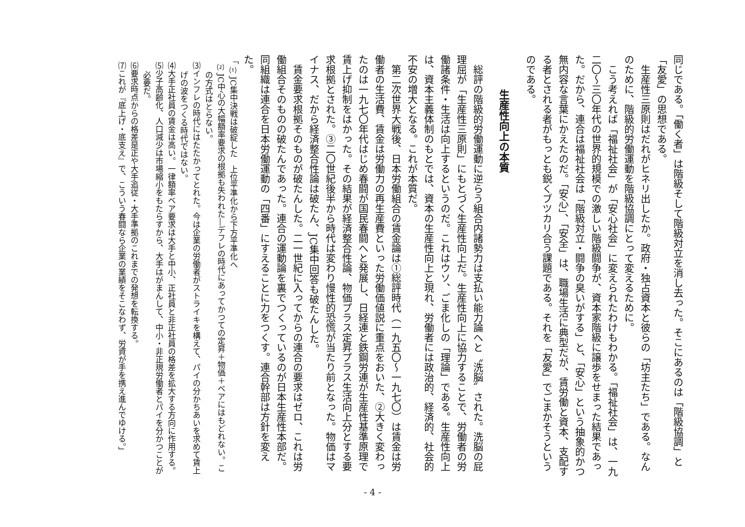同じである。「働く者」は階級そして階級対立を消し去った。そこにあるのは「階級協調」と「友愛」の思想である。
生産性三原則はだれがヒネリ出したか。政府・独占資本と彼らの「坊主たち」である。なんのために、階級的労働運動を階級協調にとって変えるために。
こう考えれば「福祉社会」が「安心社会」に変えられたわけもわかる。「福祉社会」は、一九二〇〜三〇年代の世界的規模での激しい階級闘争が、資本家階級に譲歩をせまった結果であった。だから、連合は福祉社会は「階級対立・闘争の臭いがする」と、「安心」という抽象的かつ無内容な言葉にかえたのだ。「安心」、「安全」は、職場生活に典型だが、賃労働と資本、支配する者とされる者がもっとも鋭くブツカリ合う課題である。それを「友愛」でごまかそうというのである。
生産性向上の本質
総評の階級的労働運動に逆らう組合内諸勢力は支払い能力論へと〝洗脳〟された。洗脳の屁理屈が「生産性三原則」にもとづく生産性向上だ。生産性向上に協力することで、労働者の労働諸条件・生活は向上するというのだ。これはウソ、ごま化しの「理論」である。生産性向上は、資本主義体制のもとでは、資本の生産性向上と現れ、労働者には政治的、経済的、社会的不安の増大となる。これが本質だ。
第二次世界大戦後、日本労働組合の賃金論は①総評時代（一九五〇〜一九七〇）は賃金は労働者の生活費、賃金は労働力の再生産費といった労働価値説に重点をおいた、②大きく変わったのは一九七〇年代はじめ春闘が国民春闘へと発展し、日経連と鉄鋼労連が生産性基準原理で賃上げ抑制をはかった。その結果が経済整合性論、物価プラス定昇プラス生活向上分とする要求根拠とされた。③二〇世紀後半から時代は変わり慢性的恐慌が当たり前となった。物価はマイナス、だから経済整合性論は破たん、JC集中回答も破たんした。
賃金要求根拠そのものが破たんした。二一世紀に入ってからの連合の要求はゼロ、これは労働組合そのものの破たんであった。連合の運動論を裏でつくっているのが日本生産性本部だ。同組織は連合を日本労働運動の「四番」にすえることに力をつくす。連合幹部は方針を変えた。
「⑴JC集中決戦は破綻した　上位平準化から下方平準化へ
⑵JC中心の大幅額率要求の根拠も失われた―デフレの時代にあってかつての定昇＋物価＋ベアにはもどれない。この方式はとらない。
⑶インフレの時代にはたたかってとれた。今は企業の労働者がストライキを構えて、パイの分かちあいを求めて賃上げの波をつくる時代ではない。
⑷大手正社員の賃金は高い。一律額率ベア要求は大手と中小、正社員と非正社員の格差を拡大する方向に作用する。
⑸少子高齢化、人口減少は市場縮小をもたらすから、大手はがまんして、中小・非正規労働者とパイを分かつことが必要だ。
⑹要求時点からの格差是正や大手追従・大手準拠のこれまでの発想を転換する。
⑺これが『底上げ・底支え』で、こういう春闘なら企業の業績をそこなわず、労資が手を携え進んでゆける。」
- 4 -